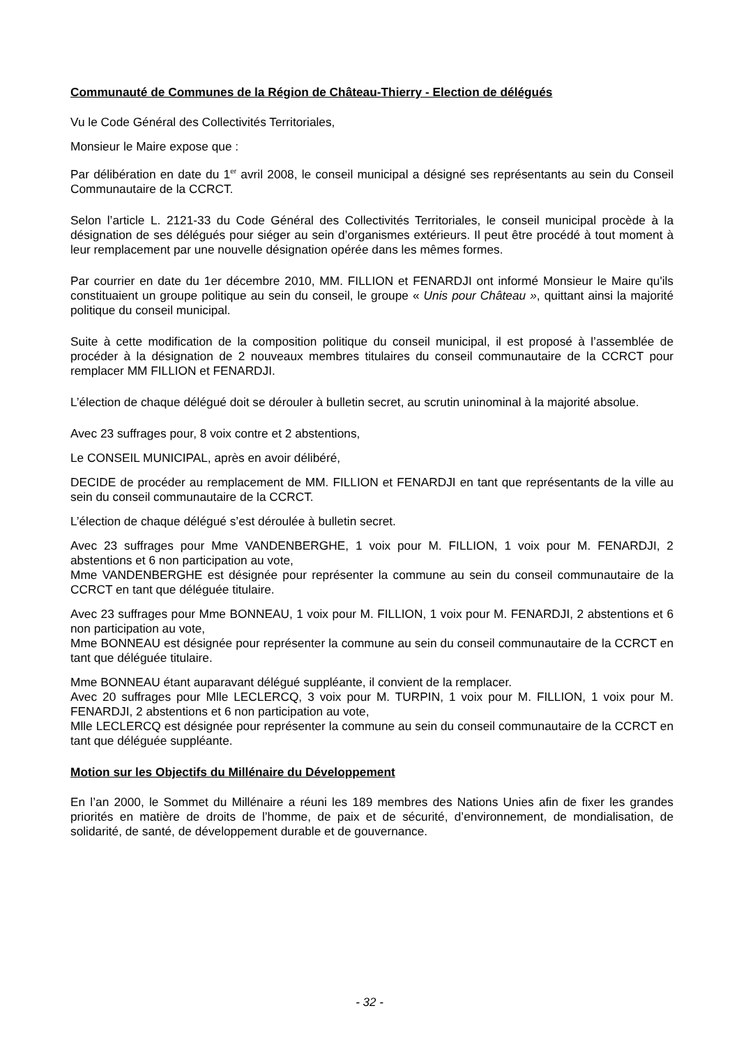Communauté de Communes de la Région de Château-Thierry - Election de délégués
Vu le Code Général des Collectivités Territoriales,
Monsieur le Maire expose que :
Par délibération en date du 1<sup>er</sup> avril 2008, le conseil municipal a désigné ses représentants au sein du Conseil Communautaire de la CCRCT.
Selon l’article L. 2121-33 du Code Général des Collectivités Territoriales, le conseil municipal procède à la désignation de ses délégués pour siéger au sein d’organismes extérieurs. Il peut être procédé à tout moment à leur remplacement par une nouvelle désignation opérée dans les mêmes formes.
Par courrier en date du 1er décembre 2010, MM. FILLION et FENARDJI ont informé Monsieur le Maire qu'ils constituaient un groupe politique au sein du conseil, le groupe « Unis pour Château », quittant ainsi la majorité politique du conseil municipal.
Suite à cette modification de la composition politique du conseil municipal, il est proposé à l’assemblée de procéder à la désignation de 2 nouveaux membres titulaires du conseil communautaire de la CCRCT pour remplacer MM FILLION et FENARDJI.
L’élection de chaque délégué doit se dérouler à bulletin secret, au scrutin uninominal à la majorité absolue.
Avec 23 suffrages pour, 8 voix contre et 2 abstentions,
Le CONSEIL MUNICIPAL, après en avoir délibéré,
DECIDE de procéder au remplacement de MM. FILLION et FENARDJI en tant que représentants de la ville au sein du conseil communautaire de la CCRCT.
L’élection de chaque délégué s’est déroulée à bulletin secret.
Avec 23 suffrages pour Mme VANDENBERGHE, 1 voix pour M. FILLION, 1 voix pour M. FENARDJI, 2 abstentions et 6 non participation au vote,
Mme VANDENBERGHE est désignée pour représenter la commune au sein du conseil communautaire de la CCRCT en tant que déléguée titulaire.
Avec 23 suffrages pour Mme BONNEAU, 1 voix pour M. FILLION, 1 voix pour M. FENARDJI, 2 abstentions et 6 non participation au vote,
Mme BONNEAU est désignée pour représenter la commune au sein du conseil communautaire de la CCRCT en tant que déléguée titulaire.
Mme BONNEAU étant auparavant délégué suppléante, il convient de la remplacer.
Avec 20 suffrages pour Mlle LECLERCQ, 3 voix pour M. TURPIN, 1 voix pour M. FILLION, 1 voix pour M. FENARDJI, 2 abstentions et 6 non participation au vote,
Mlle LECLERCQ est désignée pour représenter la commune au sein du conseil communautaire de la CCRCT en tant que déléguée suppléante.
Motion sur les Objectifs du Millénaire du Développement
En l’an 2000, le Sommet du Millénaire a réuni les 189 membres des Nations Unies afin de fixer les grandes priorités en matière de droits de l’homme, de paix et de sécurité, d’environnement, de mondialisation, de solidarité, de santé, de développement durable et de gouvernance.
- 32 -